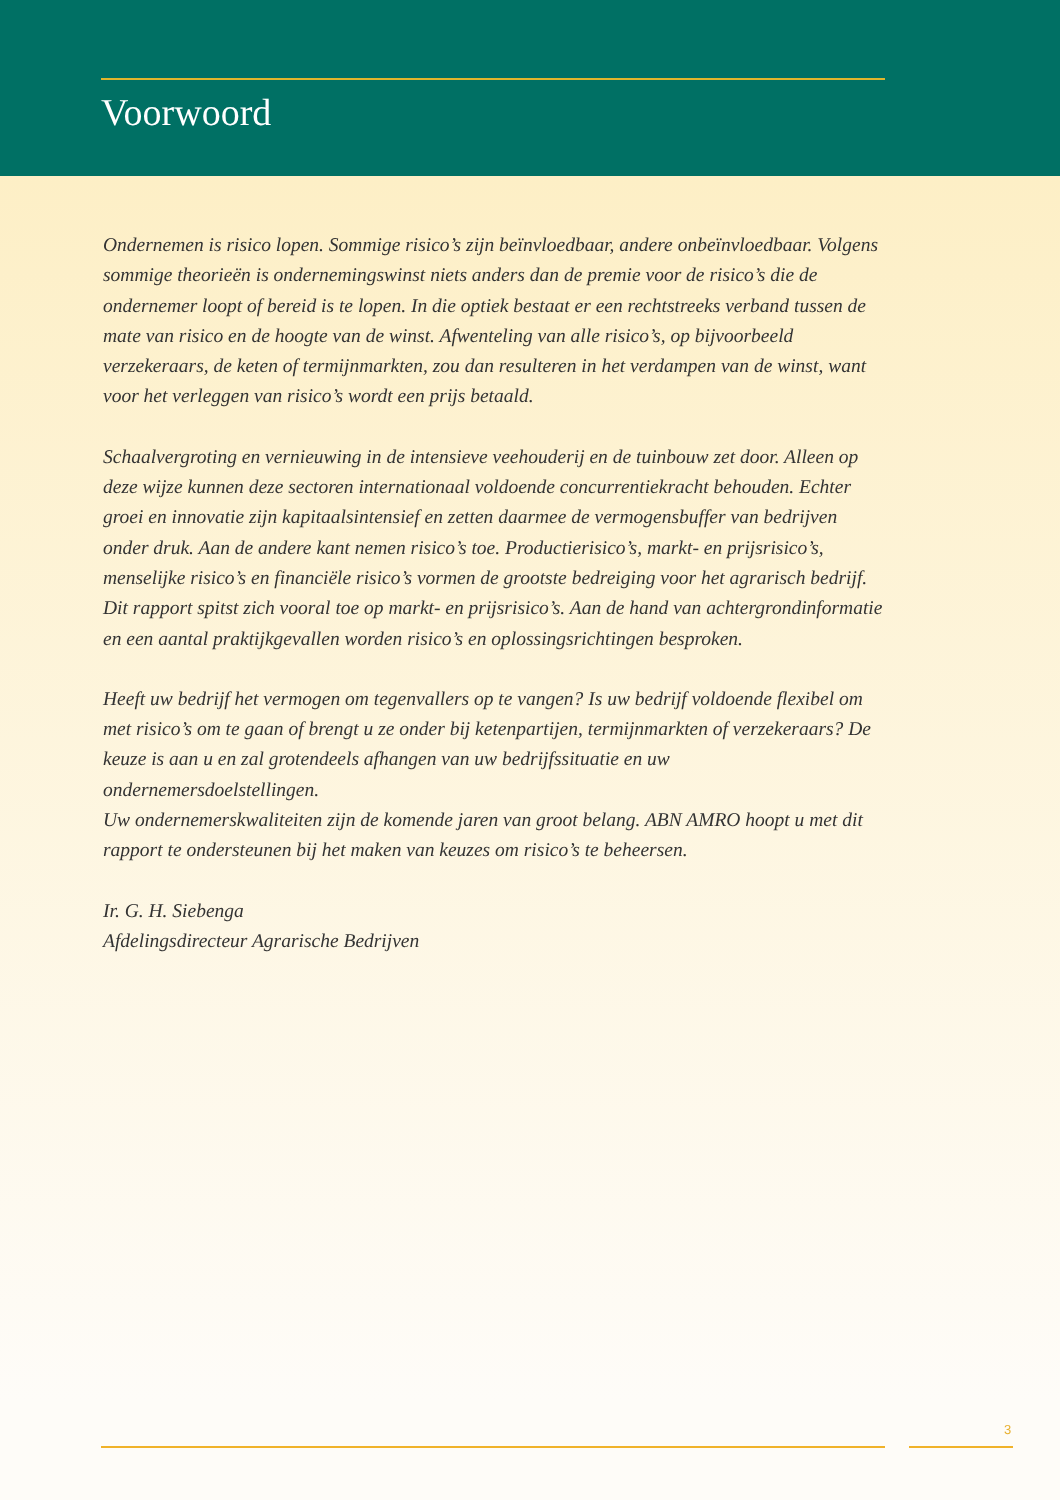Voorwoord
Ondernemen is risico lopen. Sommige risico’s zijn beïnvloedbaar, andere onbeïnvloedbaar. Volgens sommige theorieën is ondernemingswinst niets anders dan de premie voor de risico’s die de ondernemer loopt of bereid is te lopen. In die optiek bestaat er een rechtstreeks verband tussen de mate van risico en de hoogte van de winst. Afwenteling van alle risico’s, op bijvoorbeeld verzekeraars, de keten of termijnmarkten, zou dan resulteren in het verdampen van de winst, want voor het verleggen van risico’s wordt een prijs betaald.
Schaalvergroting en vernieuwing in de intensieve veehouderij en de tuinbouw zet door. Alleen op deze wijze kunnen deze sectoren internationaal voldoende concurrentiekracht behouden. Echter groei en innovatie zijn kapitaalsintensief en zetten daarmee de vermogensbuffer van bedrijven onder druk. Aan de andere kant nemen risico’s toe. Productierisico’s, markt- en prijsrisico’s, menselijke risico’s en financiële risico’s vormen de grootste bedreiging voor het agrarisch bedrijf.
Dit rapport spitst zich vooral toe op markt- en prijsrisico’s. Aan de hand van achtergrondinformatie en een aantal praktijkgevallen worden risico’s en oplossingsrichtingen besproken.
Heeft uw bedrijf het vermogen om tegenvallers op te vangen? Is uw bedrijf voldoende flexibel om met risico’s om te gaan of brengt u ze onder bij ketenpartijen, termijnmarkten of verzekeraars? De keuze is aan u en zal grotendeels afhangen van uw bedrijfssituatie en uw ondernemersdoelstellingen.
Uw ondernemerskwaliteiten zijn de komende jaren van groot belang. ABN AMRO hoopt u met dit rapport te ondersteunen bij het maken van keuzes om risico’s te beheersen.
Ir. G. H. Siebenga
Afdelingsdirecteur Agrarische Bedrijven
3